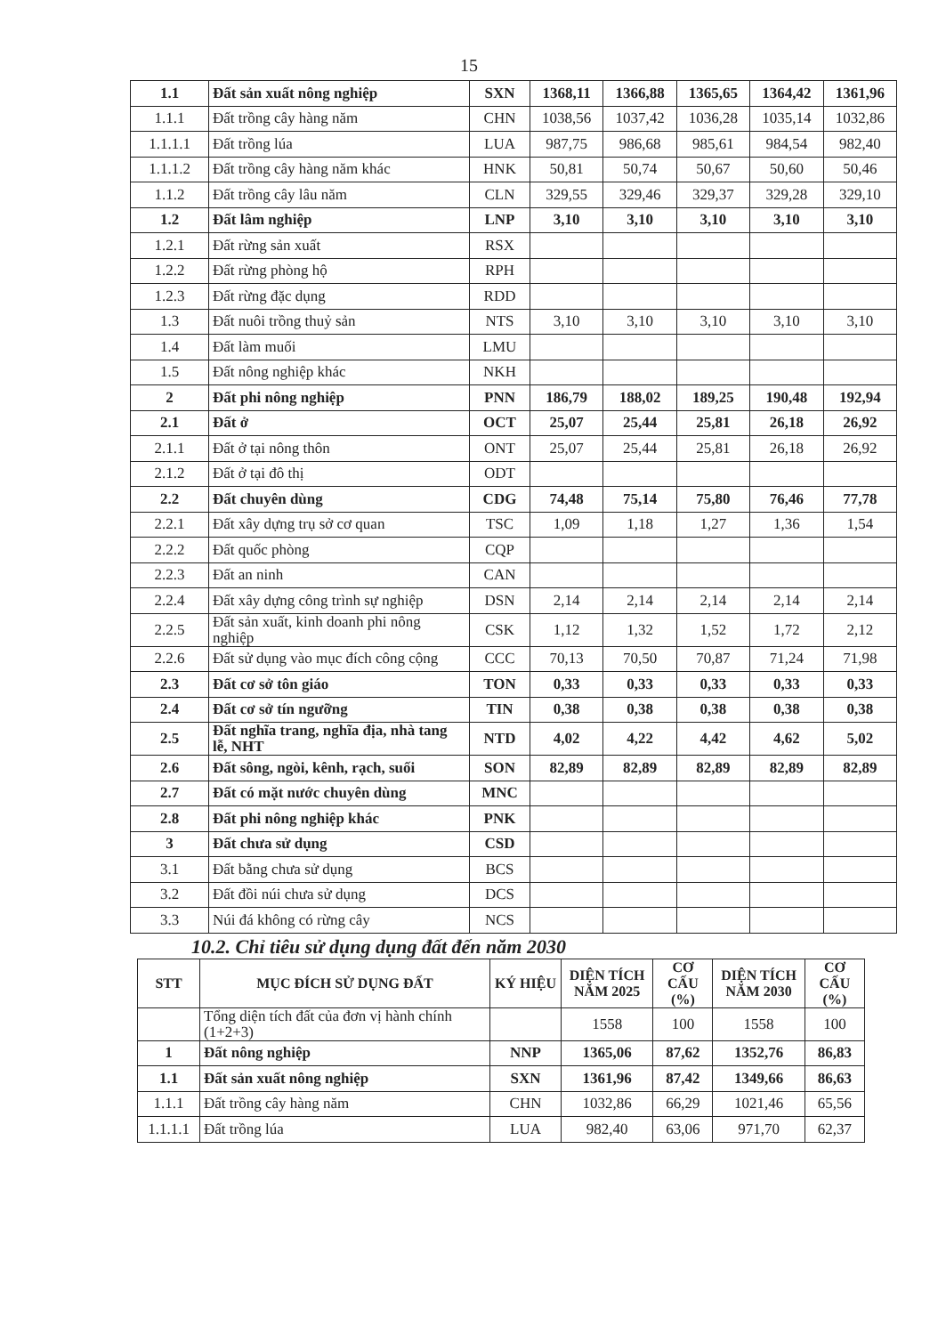15
| 1.1 | Đất sản xuất nông nghiệp | SXN | 1368,11 | 1366,88 | 1365,65 | 1364,42 | 1361,96 |
| 1.1.1 | Đất trồng cây hàng năm | CHN | 1038,56 | 1037,42 | 1036,28 | 1035,14 | 1032,86 |
| 1.1.1.1 | Đất trồng lúa | LUA | 987,75 | 986,68 | 985,61 | 984,54 | 982,40 |
| 1.1.1.2 | Đất trồng cây hàng năm khác | HNK | 50,81 | 50,74 | 50,67 | 50,60 | 50,46 |
| 1.1.2 | Đất trồng cây lâu năm | CLN | 329,55 | 329,46 | 329,37 | 329,28 | 329,10 |
| 1.2 | Đất lâm nghiệp | LNP | 3,10 | 3,10 | 3,10 | 3,10 | 3,10 |
| 1.2.1 | Đất rừng sản xuất | RSX | | | | | |
| 1.2.2 | Đất rừng phòng hộ | RPH | | | | | |
| 1.2.3 | Đất rừng đặc dụng | RDD | | | | | |
| 1.3 | Đất nuôi trồng thuỷ sản | NTS | 3,10 | 3,10 | 3,10 | 3,10 | 3,10 |
| 1.4 | Đất làm muối | LMU | | | | | |
| 1.5 | Đất nông nghiệp khác | NKH | | | | | |
| 2 | Đất phi nông nghiệp | PNN | 186,79 | 188,02 | 189,25 | 190,48 | 192,94 |
| 2.1 | Đất ở | OCT | 25,07 | 25,44 | 25,81 | 26,18 | 26,92 |
| 2.1.1 | Đất ở tại nông thôn | ONT | 25,07 | 25,44 | 25,81 | 26,18 | 26,92 |
| 2.1.2 | Đất ở tại đô thị | ODT | | | | | |
| 2.2 | Đất chuyên dùng | CDG | 74,48 | 75,14 | 75,80 | 76,46 | 77,78 |
| 2.2.1 | Đất xây dựng trụ sở cơ quan | TSC | 1,09 | 1,18 | 1,27 | 1,36 | 1,54 |
| 2.2.2 | Đất quốc phòng | CQP | | | | | |
| 2.2.3 | Đất an ninh | CAN | | | | | |
| 2.2.4 | Đất xây dựng công trình sự nghiệp | DSN | 2,14 | 2,14 | 2,14 | 2,14 | 2,14 |
| 2.2.5 | Đất sản xuất, kinh doanh phi nông nghiệp | CSK | 1,12 | 1,32 | 1,52 | 1,72 | 2,12 |
| 2.2.6 | Đất sử dụng vào mục đích công cộng | CCC | 70,13 | 70,50 | 70,87 | 71,24 | 71,98 |
| 2.3 | Đất cơ sở tôn giáo | TON | 0,33 | 0,33 | 0,33 | 0,33 | 0,33 |
| 2.4 | Đất cơ sở tín ngưỡng | TIN | 0,38 | 0,38 | 0,38 | 0,38 | 0,38 |
| 2.5 | Đất nghĩa trang, nghĩa địa, nhà tang lễ, NHT | NTD | 4,02 | 4,22 | 4,42 | 4,62 | 5,02 |
| 2.6 | Đất sông, ngòi, kênh, rạch, suối | SON | 82,89 | 82,89 | 82,89 | 82,89 | 82,89 |
| 2.7 | Đất có mặt nước chuyên dùng | MNC | | | | | |
| 2.8 | Đất phi nông nghiệp khác | PNK | | | | | |
| 3 | Đất chưa sử dụng | CSD | | | | | |
| 3.1 | Đất bằng chưa sử dụng | BCS | | | | | |
| 3.2 | Đất đồi núi chưa sử dụng | DCS | | | | | |
| 3.3 | Núi đá không có rừng cây | NCS | | | | | |
10.2. Chỉ tiêu sử dụng dụng đất đến năm 2030
| STT | MỤC ĐÍCH SỬ DỤNG ĐẤT | KÝ HIỆU | DIỆN TÍCH NĂM 2025 | CƠ CẤU (%) | DIỆN TÍCH NĂM 2030 | CƠ CẤU (%) |
| --- | --- | --- | --- | --- | --- | --- |
| | Tổng diện tích đất của đơn vị hành chính (1+2+3) | | 1558 | 100 | 1558 | 100 |
| 1 | Đất nông nghiệp | NNP | 1365,06 | 87,62 | 1352,76 | 86,83 |
| 1.1 | Đất sản xuất nông nghiệp | SXN | 1361,96 | 87,42 | 1349,66 | 86,63 |
| 1.1.1 | Đất trồng cây hàng năm | CHN | 1032,86 | 66,29 | 1021,46 | 65,56 |
| 1.1.1.1 | Đất trồng lúa | LUA | 982,40 | 63,06 | 971,70 | 62,37 |